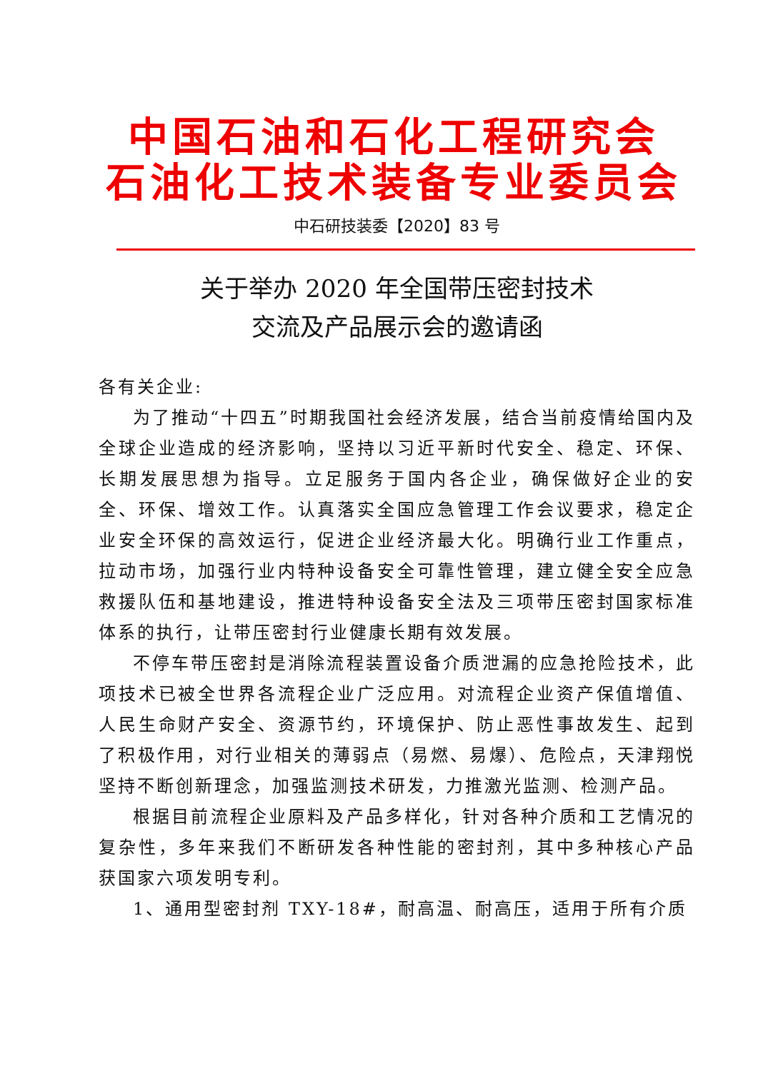中国石油和石化工程研究会
石油化工技术装备专业委员会
中石研技装委【2020】83 号
关于举办 2020 年全国带压密封技术
交流及产品展示会的邀请函
各有关企业:
为了推动“十四五”时期我国社会经济发展，结合当前疫情给国内及全球企业造成的经济影响，坚持以习近平新时代安全、稳定、环保、长期发展思想为指导。立足服务于国内各企业，确保做好企业的安全、环保、增效工作。认真落实全国应急管理工作会议要求，稳定企业安全环保的高效运行，促进企业经济最大化。明确行业工作重点，拉动市场，加强行业内特种设备安全可靠性管理，建立健全安全应急救援队伍和基地建设，推进特种设备安全法及三项带压密封国家标准体系的执行，让带压密封行业健康长期有效发展。
不停车带压密封是消除流程装置设备介质泄漏的应急抢险技术，此项技术已被全世界各流程企业广泛应用。对流程企业资产保值增值、人民生命财产安全、资源节约，环境保护、防止恶性事故发生、起到了积极作用，对行业相关的薄弱点（易燃、易爆）、危险点，天津翔悦坚持不断创新理念，加强监测技术研发，力推激光监测、检测产品。
根据目前流程企业原料及产品多样化，针对各种介质和工艺情况的复杂性，多年来我们不断研发各种性能的密封剂，其中多种核心产品获国家六项发明专利。
1、通用型密封剂 TXY-18#，耐高温、耐高压，适用于所有介质